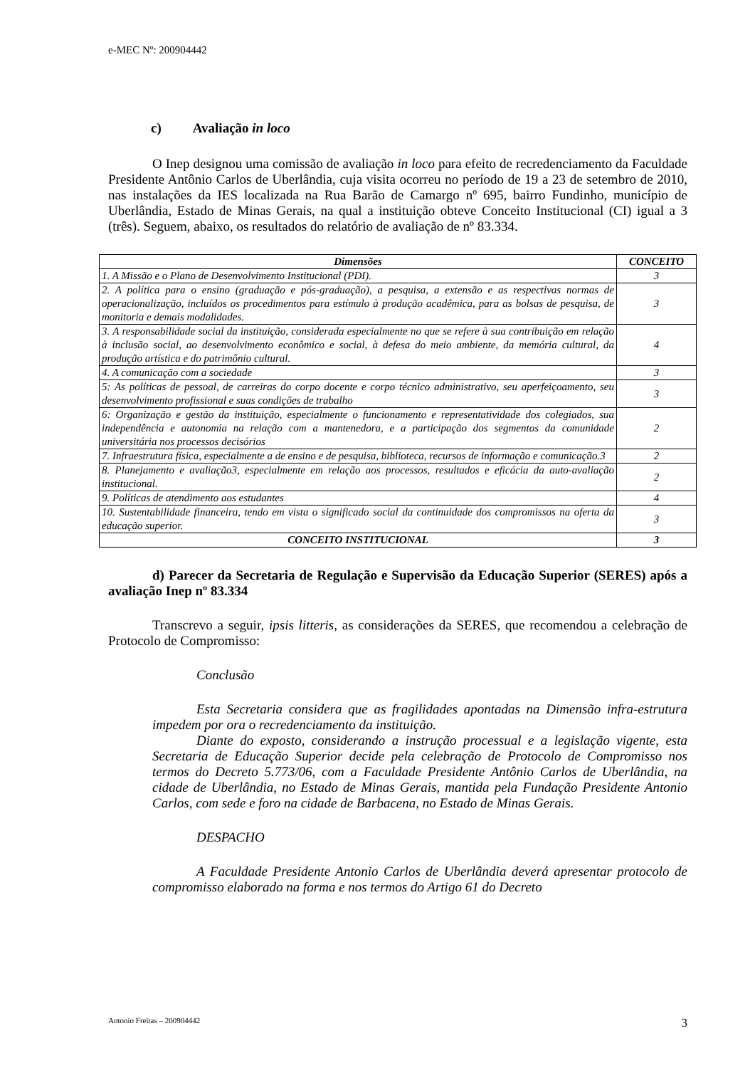e-MEC Nº: 200904442
c) Avaliação in loco
O Inep designou uma comissão de avaliação in loco para efeito de recredenciamento da Faculdade Presidente Antônio Carlos de Uberlândia, cuja visita ocorreu no período de 19 a 23 de setembro de 2010, nas instalações da IES localizada na Rua Barão de Camargo nº 695, bairro Fundinho, município de Uberlândia, Estado de Minas Gerais, na qual a instituição obteve Conceito Institucional (CI) igual a 3 (três). Seguem, abaixo, os resultados do relatório de avaliação de nº 83.334.
| Dimensões | CONCEITO |
| --- | --- |
| 1. A Missão e o Plano de Desenvolvimento Institucional (PDI). | 3 |
| 2. A política para o ensino (graduação e pós-graduação), a pesquisa, a extensão e as respectivas normas de operacionalização, incluídos os procedimentos para estímulo à produção acadêmica, para as bolsas de pesquisa, de monitoria e demais modalidades. | 3 |
| 3. A responsabilidade social da instituição, considerada especialmente no que se refere à sua contribuição em relação à inclusão social, ao desenvolvimento econômico e social, à defesa do meio ambiente, da memória cultural, da produção artística e do patrimônio cultural. | 4 |
| 4. A comunicação com a sociedade | 3 |
| 5: As políticas de pessoal, de carreiras do corpo docente e corpo técnico administrativo, seu aperfeiçoamento, seu desenvolvimento profissional e suas condições de trabalho | 3 |
| 6: Organização e gestão da instituição, especialmente o funcionamento e representatividade dos colegiados, sua independência e autonomia na relação com a mantenedora, e a participação dos segmentos da comunidade universitária nos processos decisórios | 2 |
| 7. Infraestrutura física, especialmente a de ensino e de pesquisa, biblioteca, recursos de informação e comunicação.3 | 2 |
| 8. Planejamento e avaliação3, especialmente em relação aos processos, resultados e eficácia da auto-avaliação institucional. | 2 |
| 9. Políticas de atendimento aos estudantes | 4 |
| 10. Sustentabilidade financeira, tendo em vista o significado social da continuidade dos compromissos na oferta da educação superior. | 3 |
| CONCEITO INSTITUCIONAL | 3 |
d) Parecer da Secretaria de Regulação e Supervisão da Educação Superior (SERES) após a avaliação Inep nº 83.334
Transcrevo a seguir, ipsis litteris, as considerações da SERES, que recomendou a celebração de Protocolo de Compromisso:
Conclusão
Esta Secretaria considera que as fragilidades apontadas na Dimensão infra-estrutura impedem por ora o recredenciamento da instituição.
Diante do exposto, considerando a instrução processual e a legislação vigente, esta Secretaria de Educação Superior decide pela celebração de Protocolo de Compromisso nos termos do Decreto 5.773/06, com a Faculdade Presidente Antônio Carlos de Uberlândia, na cidade de Uberlândia, no Estado de Minas Gerais, mantida pela Fundação Presidente Antonio Carlos, com sede e foro na cidade de Barbacena, no Estado de Minas Gerais.
DESPACHO
A Faculdade Presidente Antonio Carlos de Uberlândia deverá apresentar protocolo de compromisso elaborado na forma e nos termos do Artigo 61 do Decreto
Antonio Freitas – 200904442 3